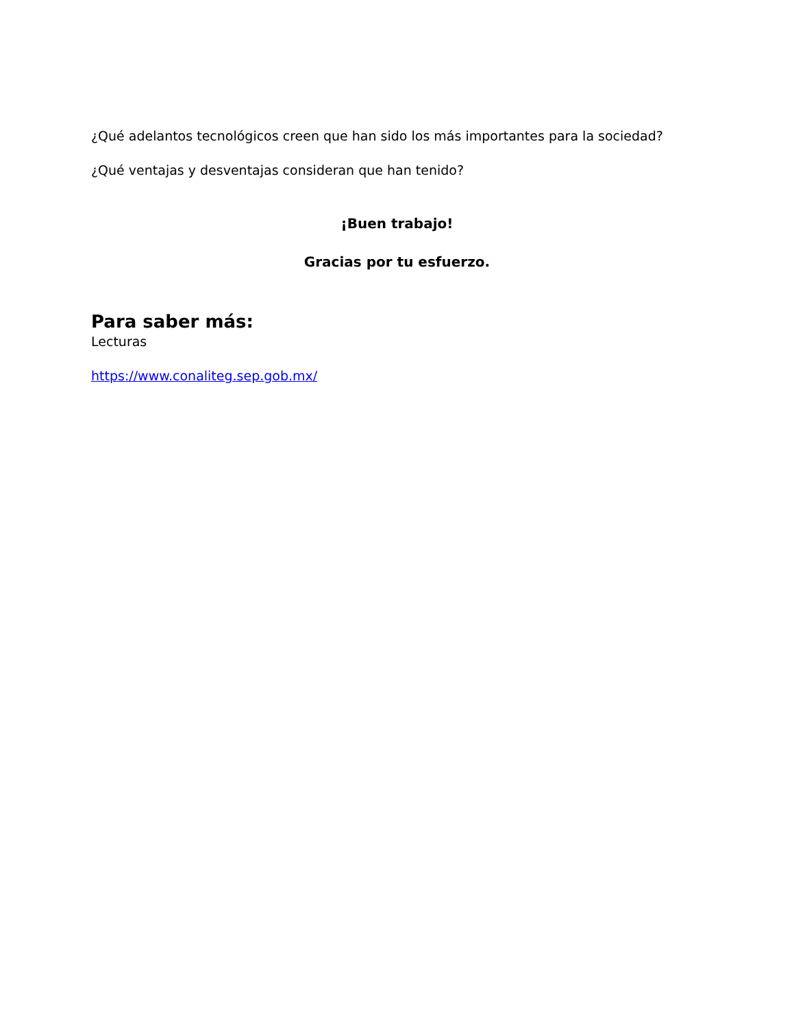¿Qué adelantos tecnológicos creen que han sido los más importantes para la sociedad?
¿Qué ventajas y desventajas consideran que han tenido?
¡Buen trabajo!
Gracias por tu esfuerzo.
Para saber más:
Lecturas
https://www.conaliteg.sep.gob.mx/